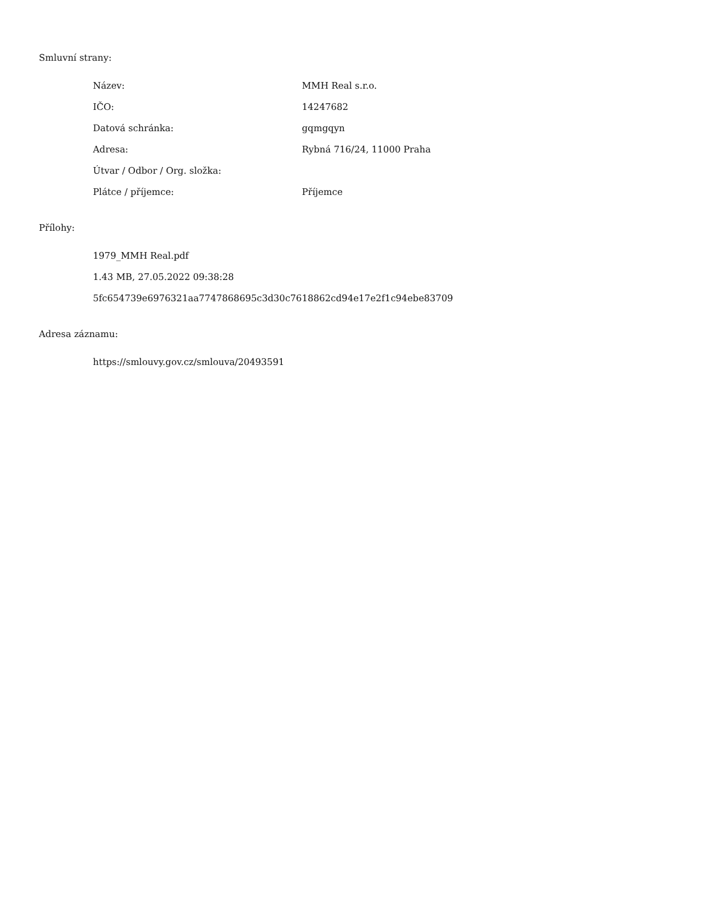Smluvní strany:
| Název: | MMH Real s.r.o. |
| IČO: | 14247682 |
| Datová schránka: | gqmgqyn |
| Adresa: | Rybná 716/24, 11000 Praha |
| Útvar / Odbor / Org. složka: | |
| Plátce / příjemce: | Příjemce |
Přílohy:
1979_MMH Real.pdf
1.43 MB, 27.05.2022 09:38:28
5fc654739e6976321aa7747868695c3d30c7618862cd94e17e2f1c94ebe83709
Adresa záznamu:
https://smlouvy.gov.cz/smlouva/20493591